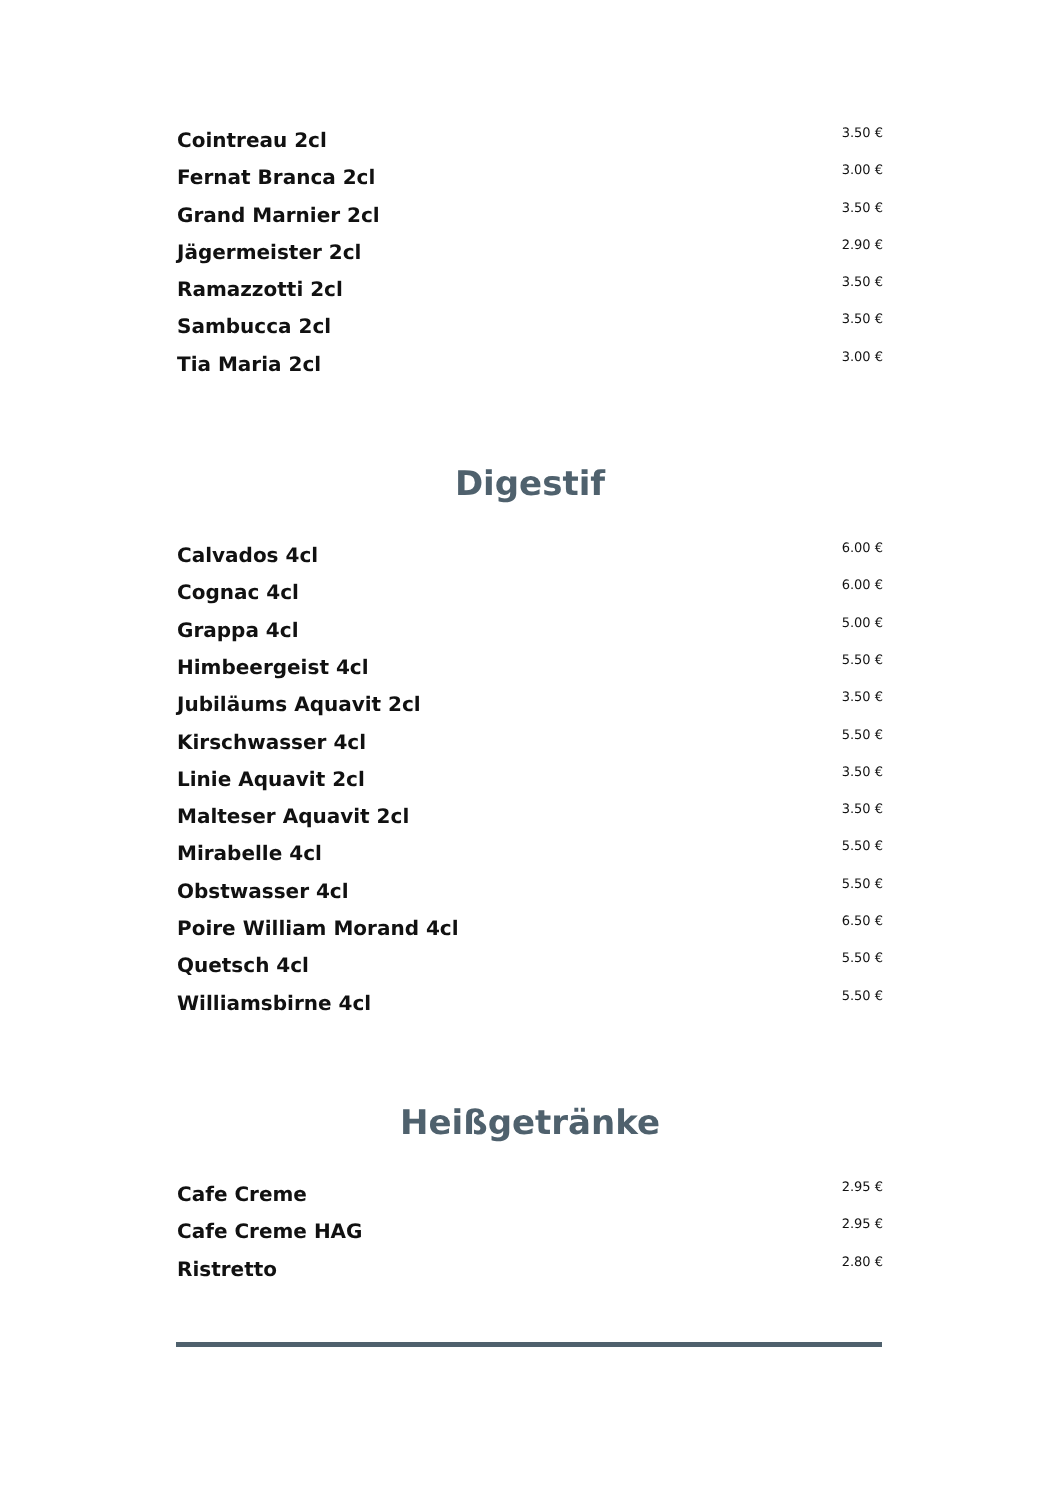| Cointreau 2cl | 3.50 € |
| Fernat Branca 2cl | 3.00 € |
| Grand Marnier 2cl | 3.50 € |
| Jägermeister 2cl | 2.90 € |
| Ramazzotti 2cl | 3.50 € |
| Sambucca 2cl | 3.50 € |
| Tia Maria 2cl | 3.00 € |
Digestif
| Calvados 4cl | 6.00 € |
| Cognac 4cl | 6.00 € |
| Grappa 4cl | 5.00 € |
| Himbeergeist 4cl | 5.50 € |
| Jubiläums Aquavit 2cl | 3.50 € |
| Kirschwasser 4cl | 5.50 € |
| Linie Aquavit 2cl | 3.50 € |
| Malteser Aquavit 2cl | 3.50 € |
| Mirabelle 4cl | 5.50 € |
| Obstwasser 4cl | 5.50 € |
| Poire William Morand 4cl | 6.50 € |
| Quetsch 4cl | 5.50 € |
| Williamsbirne 4cl | 5.50 € |
Heißgetränke
| Cafe Creme | 2.95 € |
| Cafe Creme HAG | 2.95 € |
| Ristretto | 2.80 € |